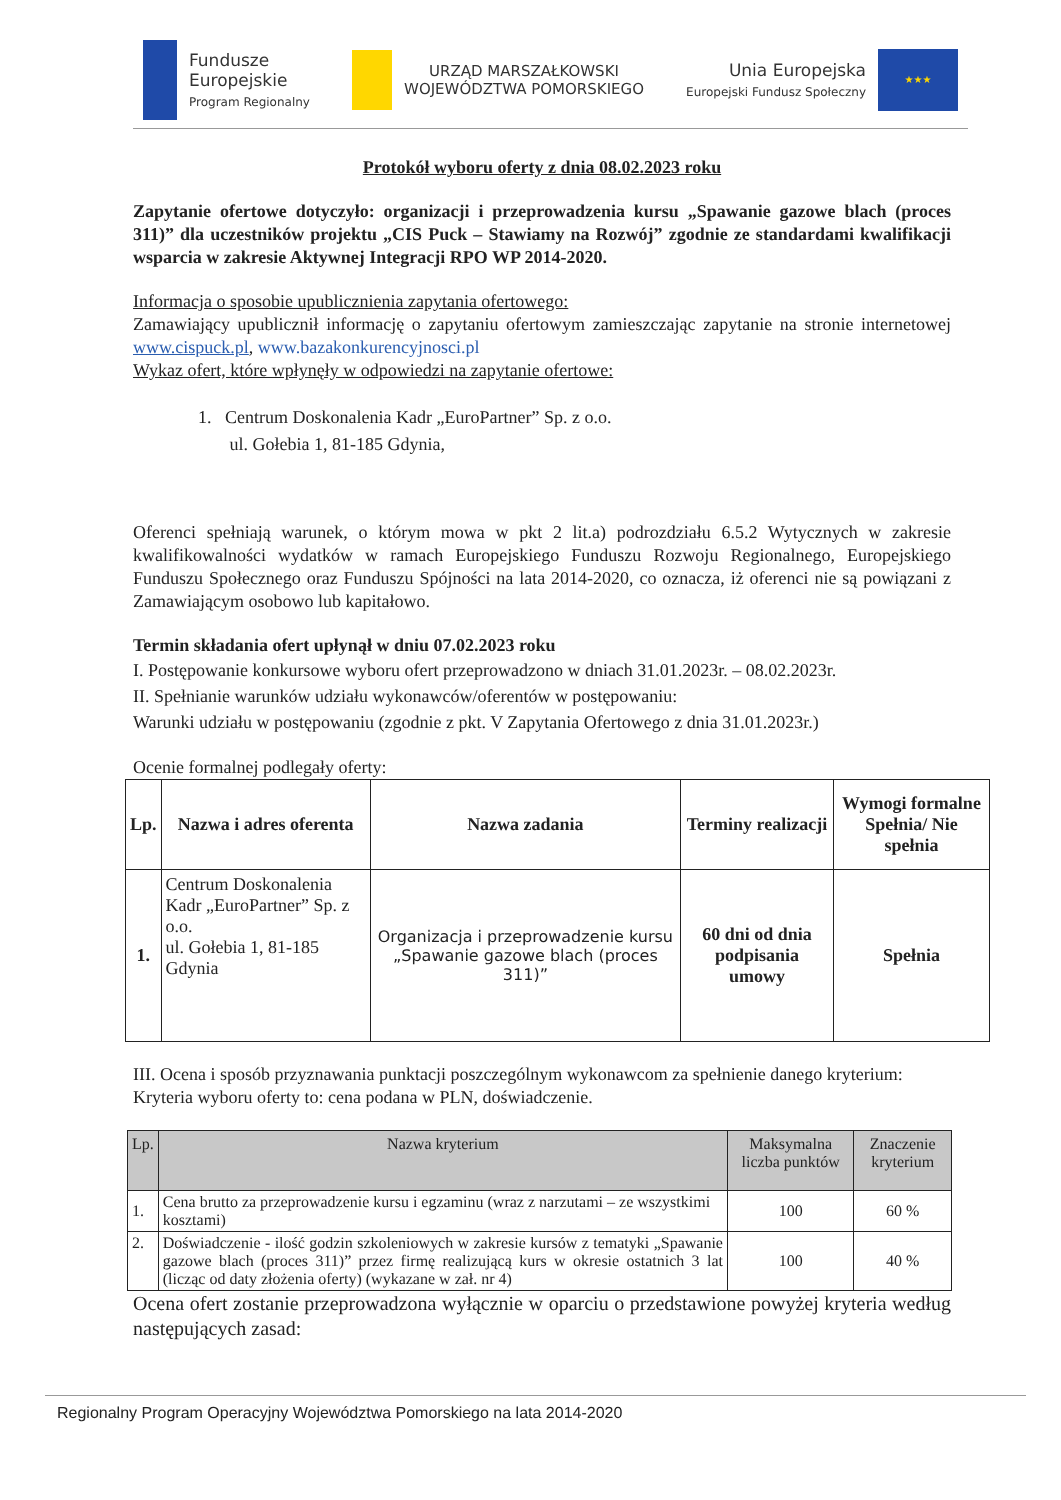Fundusze
Europejskie
Program Regionalny
URZĄD MARSZAŁKOWSKI
WOJEWÓDZTWA POMORSKIEGO
Unia Europejska
Europejski Fundusz Społeczny
★★★
Protokół wyboru oferty z dnia 08.02.2023 roku
Zapytanie ofertowe dotyczyło: organizacji i przeprowadzenia kursu „Spawanie gazowe blach (proces 311)” dla uczestników projektu „CIS Puck – Stawiamy na Rozwój” zgodnie ze standardami kwalifikacji wsparcia w zakresie Aktywnej Integracji RPO WP 2014-2020.
Informacja o sposobie upublicznienia zapytania ofertowego:
Zamawiający upublicznił informację o zapytaniu ofertowym zamieszczając zapytanie na stronie internetowej www.cispuck.pl, www.bazakonkurencyjnosci.pl
Wykaz ofert, które wpłynęły w odpowiedzi na zapytanie ofertowe:
1. Centrum Doskonalenia Kadr „EuroPartner” Sp. z o.o.
ul. Gołebia 1, 81-185 Gdynia,
Oferenci spełniają warunek, o którym mowa w pkt 2 lit.a) podrozdziału 6.5.2 Wytycznych w zakresie kwalifikowalności wydatków w ramach Europejskiego Funduszu Rozwoju Regionalnego, Europejskiego Funduszu Społecznego oraz Funduszu Spójności na lata 2014-2020, co oznacza, iż oferenci nie są powiązani z Zamawiającym osobowo lub kapitałowo.
Termin składania ofert upłynął w dniu 07.02.2023 roku
I. Postępowanie konkursowe wyboru ofert przeprowadzono w dniach 31.01.2023r. – 08.02.2023r.
II. Spełnianie warunków udziału wykonawców/oferentów w postępowaniu:
Warunki udziału w postępowaniu (zgodnie z pkt. V Zapytania Ofertowego z dnia 31.01.2023r.)
Ocenie formalnej podlegały oferty:
| Lp. | Nazwa i adres oferenta | Nazwa zadania | Terminy realizacji | Wymogi formalne Spełnia/ Nie spełnia |
| --- | --- | --- | --- | --- |
| 1. | Centrum Doskonalenia Kadr „EuroPartner” Sp. z o.o. ul. Gołebia 1, 81-185 Gdynia | Organizacja i przeprowadzenie kursu „Spawanie gazowe blach (proces 311)” | 60 dni od dnia podpisania umowy | Spełnia |
III. Ocena i sposób przyznawania punktacji poszczególnym wykonawcom za spełnienie danego kryterium:
Kryteria wyboru oferty to: cena podana w PLN, doświadczenie.
| Lp. | Nazwa kryterium | Maksymalna liczba punktów | Znaczenie kryterium |
| --- | --- | --- | --- |
| 1. | Cena brutto za przeprowadzenie kursu i egzaminu (wraz z narzutami – ze wszystkimi kosztami) | 100 | 60 % |
| 2. | Doświadczenie - ilość godzin szkoleniowych w zakresie kursów z tematyki „Spawanie gazowe blach (proces 311)” przez firmę realizującą kurs w okresie ostatnich 3 lat (licząc od daty złożenia oferty) (wykazane w zał. nr 4) | 100 | 40 % |
Ocena ofert zostanie przeprowadzona wyłącznie w oparciu o przedstawione powyżej kryteria według następujących zasad:
Regionalny Program Operacyjny Województwa Pomorskiego na lata 2014-2020